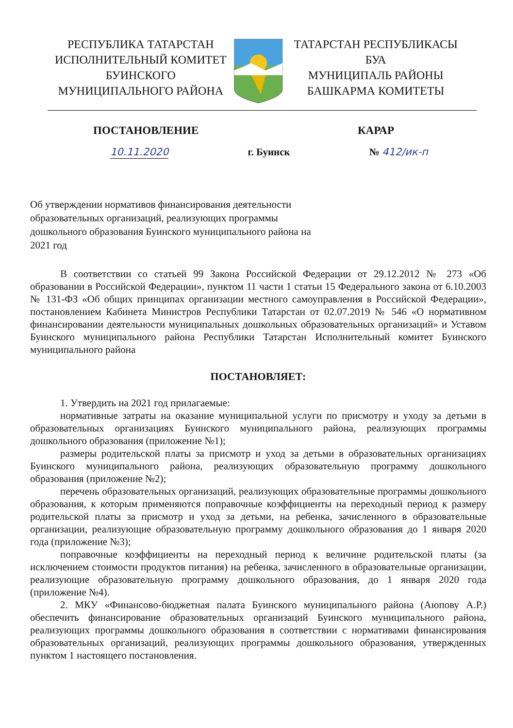РЕСПУБЛИКА ТАТАРСТАН
ИСПОЛНИТЕЛЬНЫЙ КОМИТЕТ
БУИНСКОГО
МУНИЦИПАЛЬНОГО РАЙОНА
ТАТАРСТАН РЕСПУБЛИКАСЫ
БУА
МУНИЦИПАЛЬ РАЙОНЫ
БАШКАРМА КОМИТЕТЫ
ПОСТАНОВЛЕНИЕ КАРАР
10.11.2020 г. Буинск № 412/ик-п
Об утверждении нормативов финансирования деятельности образовательных организаций, реализующих программы дошкольного образования Буинского муниципального района на 2021 год
В соответствии со статьей 99 Закона Российской Федерации от 29.12.2012 № 273 «Об образовании в Российской Федерации», пунктом 11 части 1 статьи 15 Федерального закона от 6.10.2003 № 131-ФЗ «Об общих принципах организации местного самоуправления в Российской Федерации», постановлением Кабинета Министров Республики Татарстан от 02.07.2019 № 546 «О нормативном финансировании деятельности муниципальных дошкольных образовательных организаций» и Уставом Буинского муниципального района Республики Татарстан Исполнительный комитет Буинского муниципального района
ПОСТАНОВЛЯЕТ:
1. Утвердить на 2021 год прилагаемые:
нормативные затраты на оказание муниципальной услуги по присмотру и уходу за детьми в образовательных организациях Буинского муниципального района, реализующих программы дошкольного образования (приложение №1);
размеры родительской платы за присмотр и уход за детьми в образовательных организациях Буинского муниципального района, реализующих образовательную программу дошкольного образования (приложение №2);
перечень образовательных организаций, реализующих образовательные программы дошкольного образования, к которым применяются поправочные коэффициенты на переходный период к размеру родительской платы за присмотр и уход за детьми, на ребенка, зачисленного в образовательные организации, реализующие образовательную программу дошкольного образования до 1 января 2020 года (приложение №3);
поправочные коэффициенты на переходный период к величине родительской платы (за исключением стоимости продуктов питания) на ребенка, зачисленного в образовательные организации, реализующие образовательную программу дошкольного образования, до 1 января 2020 года (приложение №4).
2. МКУ «Финансово-бюджетная палата Буинского муниципального района (Аюпову А.Р.) обеспечить финансирование образовательных организаций Буинского муниципального района, реализующих программы дошкольного образования в соответствии с нормативами финансирования образовательных организаций, реализующих программы дошкольного образования, утвержденных пунктом 1 настоящего постановления.